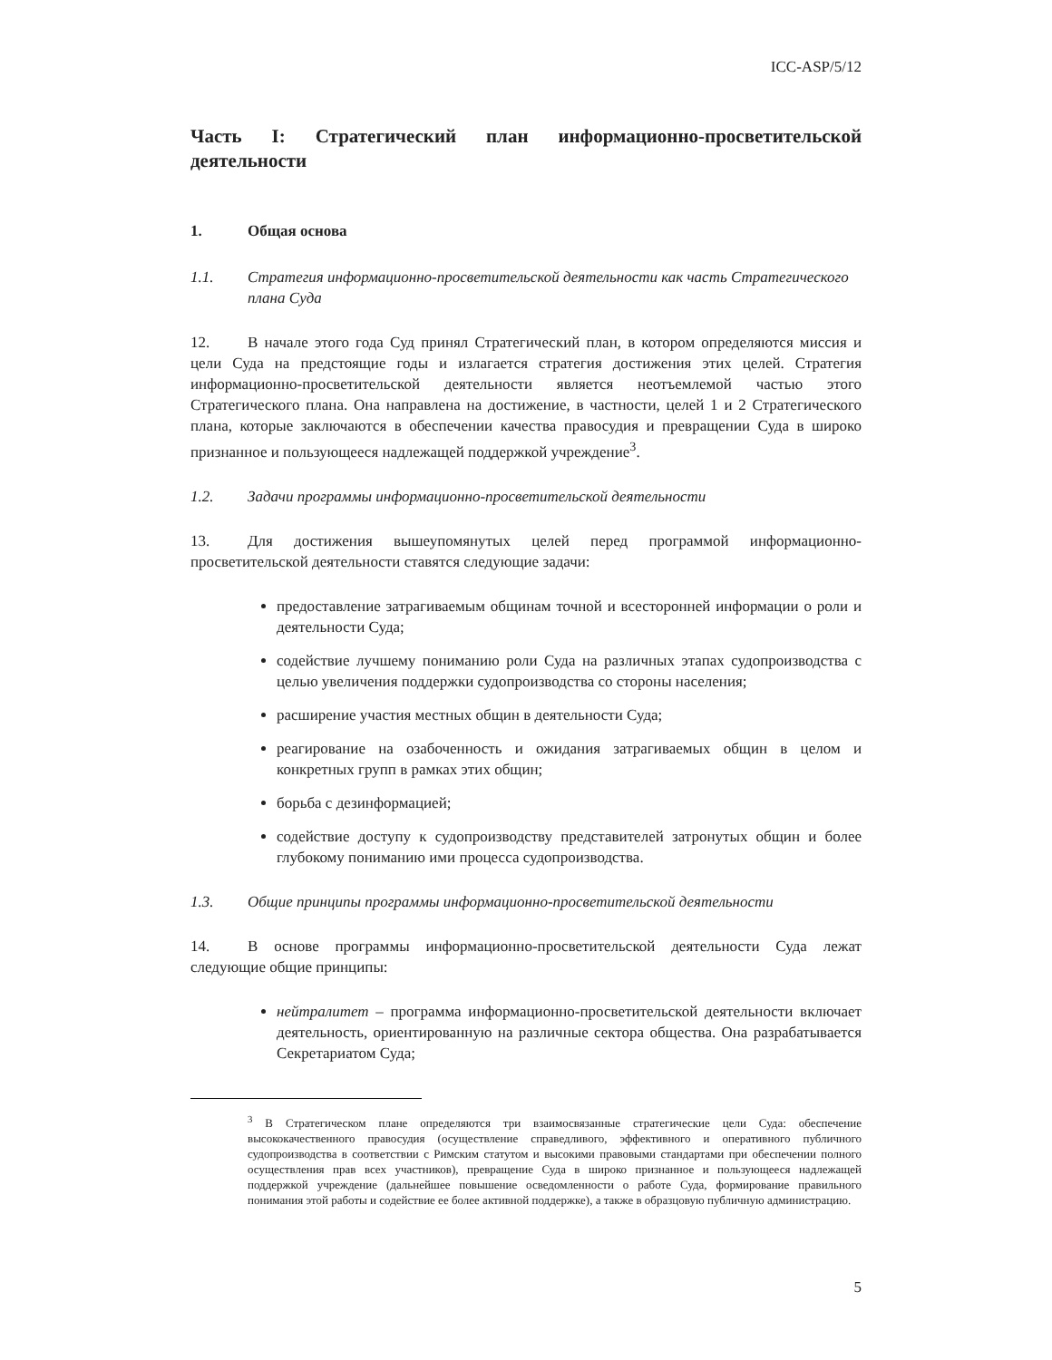ICC-ASP/5/12
Часть I: Стратегический план информационно-просветительской деятельности
1. Общая основа
1.1. Стратегия информационно-просветительской деятельности как часть Стратегического плана Суда
12. В начале этого года Суд принял Стратегический план, в котором определяются миссия и цели Суда на предстоящие годы и излагается стратегия достижения этих целей. Стратегия информационно-просветительской деятельности является неотъемлемой частью этого Стратегического плана. Она направлена на достижение, в частности, целей 1 и 2 Стратегического плана, которые заключаются в обеспечении качества правосудия и превращении Суда в широко признанное и пользующееся надлежащей поддержкой учреждение<sup>3</sup>.
1.2. Задачи программы информационно-просветительской деятельности
13. Для достижения вышеупомянутых целей перед программой информационно-просветительской деятельности ставятся следующие задачи:
предоставление затрагиваемым общинам точной и всесторонней информации о роли и деятельности Суда;
содействие лучшему пониманию роли Суда на различных этапах судопроизводства с целью увеличения поддержки судопроизводства со стороны населения;
расширение участия местных общин в деятельности Суда;
реагирование на озабоченность и ожидания затрагиваемых общин в целом и конкретных групп в рамках этих общин;
борьба с дезинформацией;
содействие доступу к судопроизводству представителей затронутых общин и более глубокому пониманию ими процесса судопроизводства.
1.3. Общие принципы программы информационно-просветительской деятельности
14. В основе программы информационно-просветительской деятельности Суда лежат следующие общие принципы:
нейтралитет – программа информационно-просветительской деятельности включает деятельность, ориентированную на различные сектора общества. Она разрабатывается Секретариатом Суда;
<sup>3</sup> В Стратегическом плане определяются три взаимосвязанные стратегические цели Суда: обеспечение высококачественного правосудия (осуществление справедливого, эффективного и оперативного публичного судопроизводства в соответствии с Римским статутом и высокими правовыми стандартами при обеспечении полного осуществления прав всех участников), превращение Суда в широко признанное и пользующееся надлежащей поддержкой учреждение (дальнейшее повышение осведомленности о работе Суда, формирование правильного понимания этой работы и содействие ее более активной поддержке), а также в образцовую публичную администрацию.
5